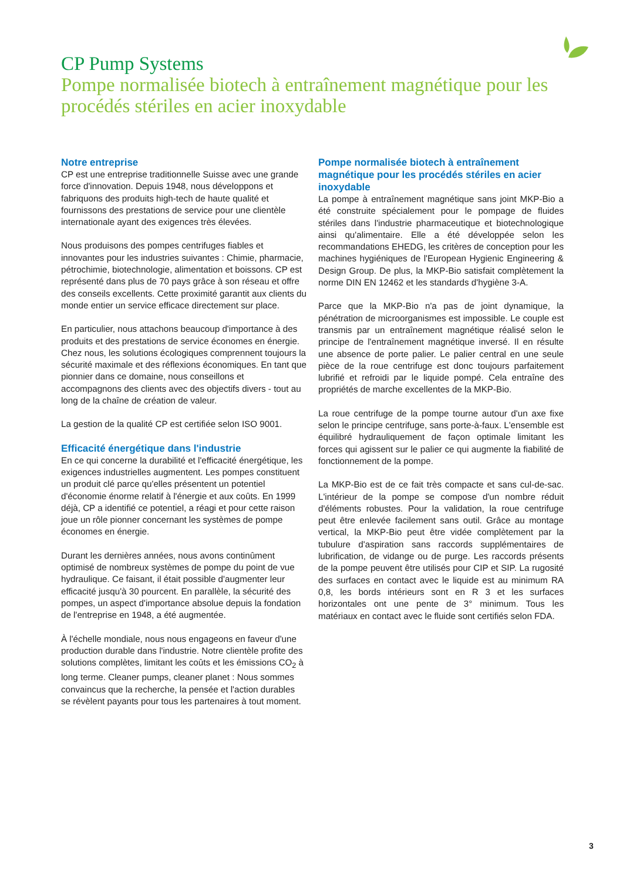CP Pump Systems
Pompe normalisée biotech à entraînement magnétique pour les procédés stériles en acier inoxydable
Notre entreprise
CP est une entreprise traditionnelle Suisse avec une grande force d'innovation. Depuis 1948, nous développons et fabriquons des produits high-tech de haute qualité et fournissons des prestations de service pour une clientèle internationale ayant des exigences très élevées.
Nous produisons des pompes centrifuges fiables et innovantes pour les industries suivantes : Chimie, pharmacie, pétrochimie, biotechnologie, alimentation et boissons. CP est représenté dans plus de 70 pays grâce à son réseau et offre des conseils excellents. Cette proximité garantit aux clients du monde entier un service efficace directement sur place.
En particulier, nous attachons beaucoup d'importance à des produits et des prestations de service économes en énergie. Chez nous, les solutions écologiques comprennent toujours la sécurité maximale et des réflexions économiques. En tant que pionnier dans ce domaine, nous conseillons et accompagnons des clients avec des objectifs divers - tout au long de la chaîne de création de valeur.
La gestion de la qualité CP est certifiée selon ISO 9001.
Efficacité énergétique dans l'industrie
En ce qui concerne la durabilité et l'efficacité énergétique, les exigences industrielles augmentent. Les pompes constituent un produit clé parce qu'elles présentent un potentiel d'économie énorme relatif à l'énergie et aux coûts. En 1999 déjà, CP a identifié ce potentiel, a réagi et pour cette raison joue un rôle pionner concernant les systèmes de pompe économes en énergie.
Durant les dernières années, nous avons continûment optimisé de nombreux systèmes de pompe du point de vue hydraulique. Ce faisant, il était possible d'augmenter leur efficacité jusqu'à 30 pourcent. En parallèle, la sécurité des pompes, un aspect d'importance absolue depuis la fondation de l'entreprise en 1948, a été augmentée.
À l'échelle mondiale, nous nous engageons en faveur d'une production durable dans l'industrie. Notre clientèle profite des solutions complètes, limitant les coûts et les émissions CO<sub>2</sub> à long terme. Cleaner pumps, cleaner planet : Nous sommes convaincus que la recherche, la pensée et l'action durables se révèlent payants pour tous les partenaires à tout moment.
Pompe normalisée biotech à entraînement magnétique pour les procédés stériles en acier inoxydable
La pompe à entraînement magnétique sans joint MKP-Bio a été construite spécialement pour le pompage de fluides stériles dans l'industrie pharmaceutique et biotechnologique ainsi qu'alimentaire. Elle a été développée selon les recommandations EHEDG, les critères de conception pour les machines hygiéniques de l'European Hygienic Engineering & Design Group. De plus, la MKP-Bio satisfait complètement la norme DIN EN 12462 et les standards d'hygiène 3-A.
Parce que la MKP-Bio n'a pas de joint dynamique, la pénétration de microorganismes est impossible. Le couple est transmis par un entraînement magnétique réalisé selon le principe de l'entraînement magnétique inversé. Il en résulte une absence de porte palier. Le palier central en une seule pièce de la roue centrifuge est donc toujours parfaitement lubrifié et refroidi par le liquide pompé. Cela entraîne des propriétés de marche excellentes de la MKP-Bio.
La roue centrifuge de la pompe tourne autour d'un axe fixe selon le principe centrifuge, sans porte-à-faux. L'ensemble est équilibré hydrauliquement de façon optimale limitant les forces qui agissent sur le palier ce qui augmente la fiabilité de fonctionnement de la pompe.
La MKP-Bio est de ce fait très compacte et sans cul-de-sac. L'intérieur de la pompe se compose d'un nombre réduit d'éléments robustes. Pour la validation, la roue centrifuge peut être enlevée facilement sans outil. Grâce au montage vertical, la MKP-Bio peut être vidée complètement par la tubulure d'aspiration sans raccords supplémentaires de lubrification, de vidange ou de purge. Les raccords présents de la pompe peuvent être utilisés pour CIP et SIP. La rugosité des surfaces en contact avec le liquide est au minimum RA 0,8, les bords intérieurs sont en R 3 et les surfaces horizontales ont une pente de 3° minimum. Tous les matériaux en contact avec le fluide sont certifiés selon FDA.
3